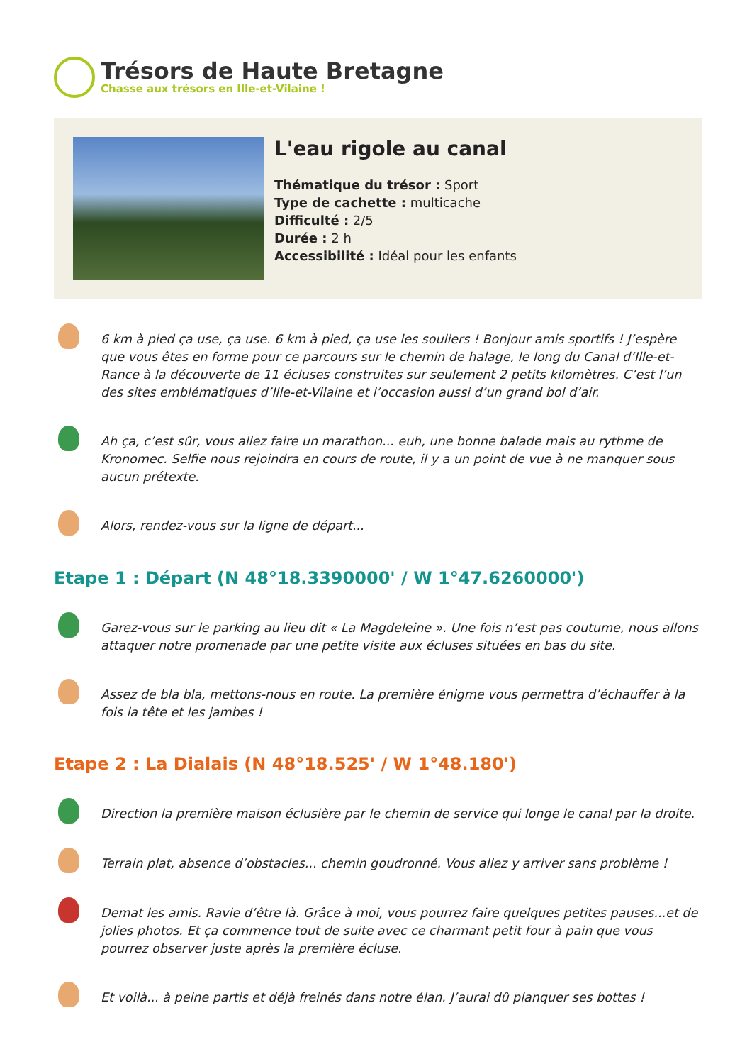Trésors de Haute Bretagne
Chasse aux trésors en Ille-et-Vilaine !
L'eau rigole au canal
Thématique du trésor : Sport
Type de cachette : multicache
Difficulté : 2/5
Durée : 2 h
Accessibilité : Idéal pour les enfants
6 km à pied ça use, ça use. 6 km à pied, ça use les souliers ! Bonjour amis sportifs ! J’espère que vous êtes en forme pour ce parcours sur le chemin de halage, le long du Canal d’Ille-et-Rance à la découverte de 11 écluses construites sur seulement 2 petits kilomètres. C’est l’un des sites emblématiques d’Ille-et-Vilaine et l’occasion aussi d’un grand bol d’air.
Ah ça, c’est sûr, vous allez faire un marathon... euh, une bonne balade mais au rythme de Kronomec. Selfie nous rejoindra en cours de route, il y a un point de vue à ne manquer sous aucun prétexte.
Alors, rendez-vous sur la ligne de départ...
Etape 1 : Départ (N 48°18.3390000' / W 1°47.6260000')
Garez-vous sur le parking au lieu dit « La Magdeleine ». Une fois n’est pas coutume, nous allons attaquer notre promenade par une petite visite aux écluses situées en bas du site.
Assez de bla bla, mettons-nous en route. La première énigme vous permettra d’échauffer à la fois la tête et les jambes !
Etape 2 : La Dialais (N 48°18.525' / W 1°48.180')
Direction la première maison éclusière par le chemin de service qui longe le canal par la droite.
Terrain plat, absence d’obstacles... chemin goudronné. Vous allez y arriver sans problème !
Demat les amis. Ravie d’être là. Grâce à moi, vous pourrez faire quelques petites pauses...et de jolies photos. Et ça commence tout de suite avec ce charmant petit four à pain que vous pourrez observer juste après la première écluse.
Et voilà... à peine partis et déjà freinés dans notre élan. J’aurai dû planquer ses bottes !